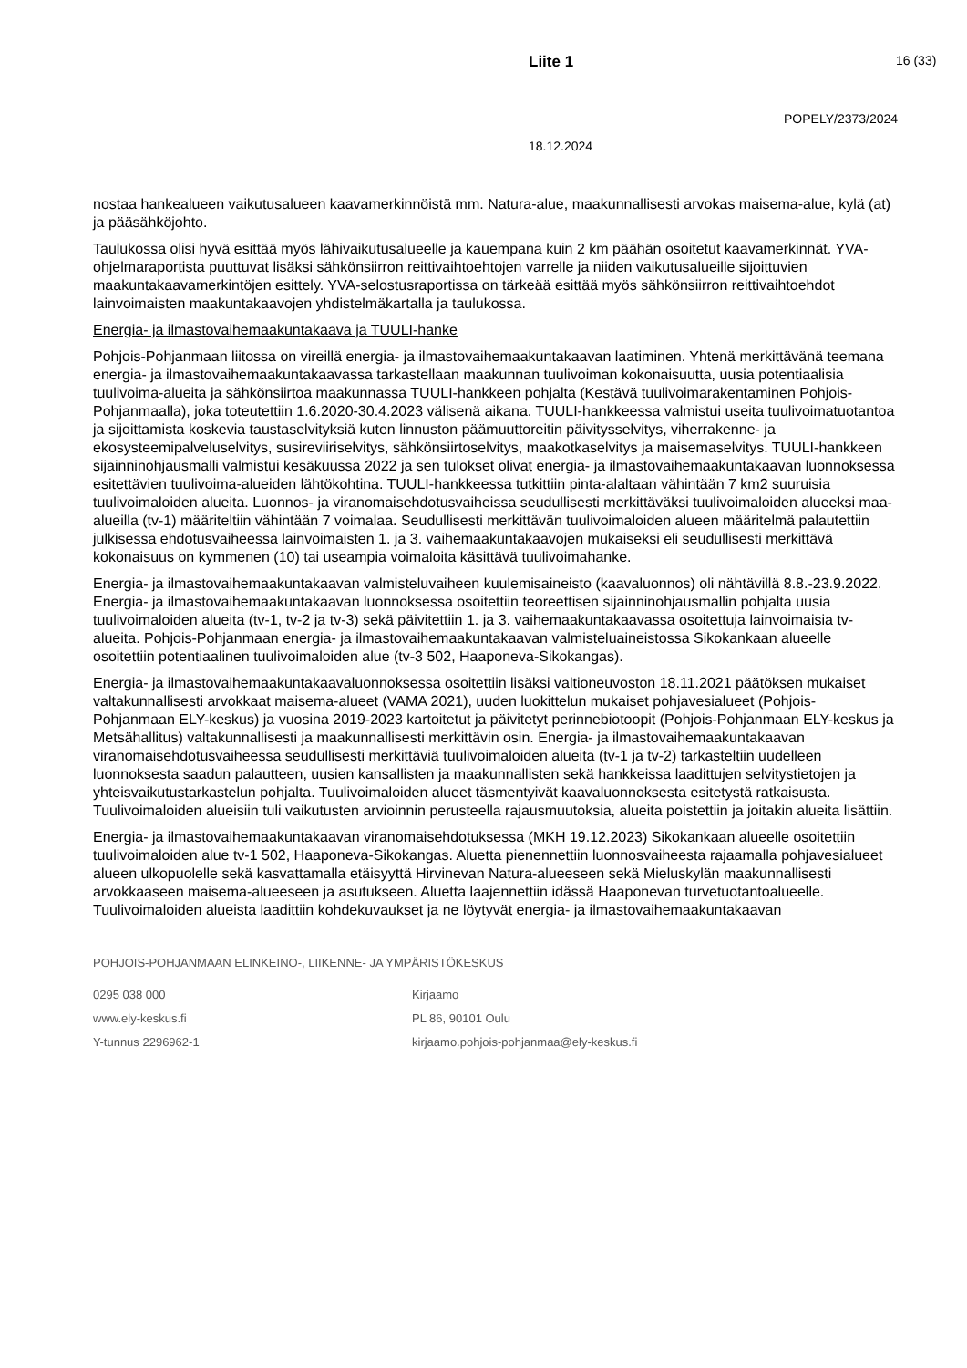Liite 1 16 (33)
POPELY/2373/2024
18.12.2024
nostaa hankealueen vaikutusalueen kaavamerkinnöistä mm. Natura-alue, maakunnallisesti arvokas maisema-alue, kylä (at) ja pääsähköjohto.
Taulukossa olisi hyvä esittää myös lähivaikutusalueelle ja kauempana kuin 2 km päähän osoitetut kaavamerkinnät. YVA-ohjelmaraportista puuttuvat lisäksi sähkönsiirron reittivaihtoehtojen varrelle ja niiden vaikutusalueille sijoittuvien maakuntakaavamerkintöjen esittely. YVA-selostusraportissa on tärkeää esittää myös sähkönsiirron reittivaihtoehdot lainvoimaisten maakuntakaavojen yhdistelmäkartalla ja taulukossa.
Energia- ja ilmastovaihemaakuntakaava ja TUULI-hanke
Pohjois-Pohjanmaan liitossa on vireillä energia- ja ilmastovaihemaakuntakaavan laatiminen. Yhtenä merkittävänä teemana energia- ja ilmastovaihemaakuntakaavassa tarkastellaan maakunnan tuulivoiman kokonaisuutta, uusia potentiaalisia tuulivoima-alueita ja sähkönsiirtoa maakunnassa TUULI-hankkeen pohjalta (Kestävä tuulivoimarakentaminen Pohjois-Pohjanmaalla), joka toteutettiin 1.6.2020-30.4.2023 välisenä aikana. TUULI-hankkeessa valmistui useita tuulivoimatuotantoa ja sijoittamista koskevia taustaselvityksiä kuten linnuston päämuuttoreitin päivitysselvitys, viherrakenne- ja ekosysteemipalveluselvitys, susireviiriselvitys, sähkönsiirtoselvitys, maakotkaselvitys ja maisemaselvitys. TUULI-hankkeen sijainninohjausmalli valmistui kesäkuussa 2022 ja sen tulokset olivat energia- ja ilmastovaihemaakuntakaavan luonnoksessa esitettävien tuulivoima-alueiden lähtökohtina. TUULI-hankkeessa tutkittiin pinta-alaltaan vähintään 7 km2 suuruisia tuulivoimaloiden alueita. Luonnos- ja viranomaisehdotusvaiheissa seudullisesti merkittäväksi tuulivoimaloiden alueeksi maa-alueilla (tv-1) määriteltiin vähintään 7 voimalaa. Seudullisesti merkittävän tuulivoimaloiden alueen määritelmä palautettiin julkisessa ehdotusvaiheessa lainvoimaisten 1. ja 3. vaihemaakuntakaavojen mukaiseksi eli seudullisesti merkittävä kokonaisuus on kymmenen (10) tai useampia voimaloita käsittävä tuulivoimahanke.
Energia- ja ilmastovaihemaakuntakaavan valmisteluvaiheen kuulemisaineisto (kaavaluonnos) oli nähtävillä 8.8.-23.9.2022. Energia- ja ilmastovaihemaakuntakaavan luonnoksessa osoitettiin teoreettisen sijainninohjausmallin pohjalta uusia tuulivoimaloiden alueita (tv-1, tv-2 ja tv-3) sekä päivitettiin 1. ja 3. vaihemaakuntakaavassa osoitettuja lainvoimaisia tv-alueita. Pohjois-Pohjanmaan energia- ja ilmastovaihemaakuntakaavan valmisteluaineistossa Sikokankaan alueelle osoitettiin potentiaalinen tuulivoimaloiden alue (tv-3 502, Haaponeva-Sikokangas).
Energia- ja ilmastovaihemaakuntakaavaluonnoksessa osoitettiin lisäksi valtioneuvoston 18.11.2021 päätöksen mukaiset valtakunnallisesti arvokkaat maisema-alueet (VAMA 2021), uuden luokittelun mukaiset pohjavesialueet (Pohjois-Pohjanmaan ELY-keskus) ja vuosina 2019-2023 kartoitetut ja päivitetyt perinnebiotoopit (Pohjois-Pohjanmaan ELY-keskus ja Metsähallitus) valtakunnallisesti ja maakunnallisesti merkittävin osin. Energia- ja ilmastovaihemaakuntakaavan viranomaisehdotusvaiheessa seudullisesti merkittäviä tuulivoimaloiden alueita (tv-1 ja tv-2) tarkasteltiin uudelleen luonnoksesta saadun palautteen, uusien kansallisten ja maakunnallisten sekä hankkeissa laadittujen selvitystietojen ja yhteisvaikutustarkastelun pohjalta. Tuulivoimaloiden alueet täsmentyivät kaavaluonnoksesta esitetystä ratkaisusta. Tuulivoimaloiden alueisiin tuli vaikutusten arvioinnin perusteella rajausmuutoksia, alueita poistettiin ja joitakin alueita lisättiin.
Energia- ja ilmastovaihemaakuntakaavan viranomaisehdotuksessa (MKH 19.12.2023) Sikokankaan alueelle osoitettiin tuulivoimaloiden alue tv-1 502, Haaponeva-Sikokangas. Aluetta pienennettiin luonnosvaiheesta rajaamalla pohjavesialueet alueen ulkopuolelle sekä kasvattamalla etäisyyttä Hirvinevan Natura-alueeseen sekä Mieluskylän maakunnallisesti arvokkaaseen maisema-alueeseen ja asutukseen. Aluetta laajennettiin idässä Haaponevan turvetuotantoalueelle. Tuulivoimaloiden alueista laadittiin kohdekuvaukset ja ne löytyvät energia- ja ilmastovaihemaakuntakaavan
POHJOIS-POHJANMAAN ELINKEINO-, LIIKENNE- JA YMPÄRISTÖKESKUS
0295 038 000
www.ely-keskus.fi
Y-tunnus 2296962-1
Kirjaamo
PL 86, 90101 Oulu
kirjaamo.pohjois-pohjanmaa@ely-keskus.fi